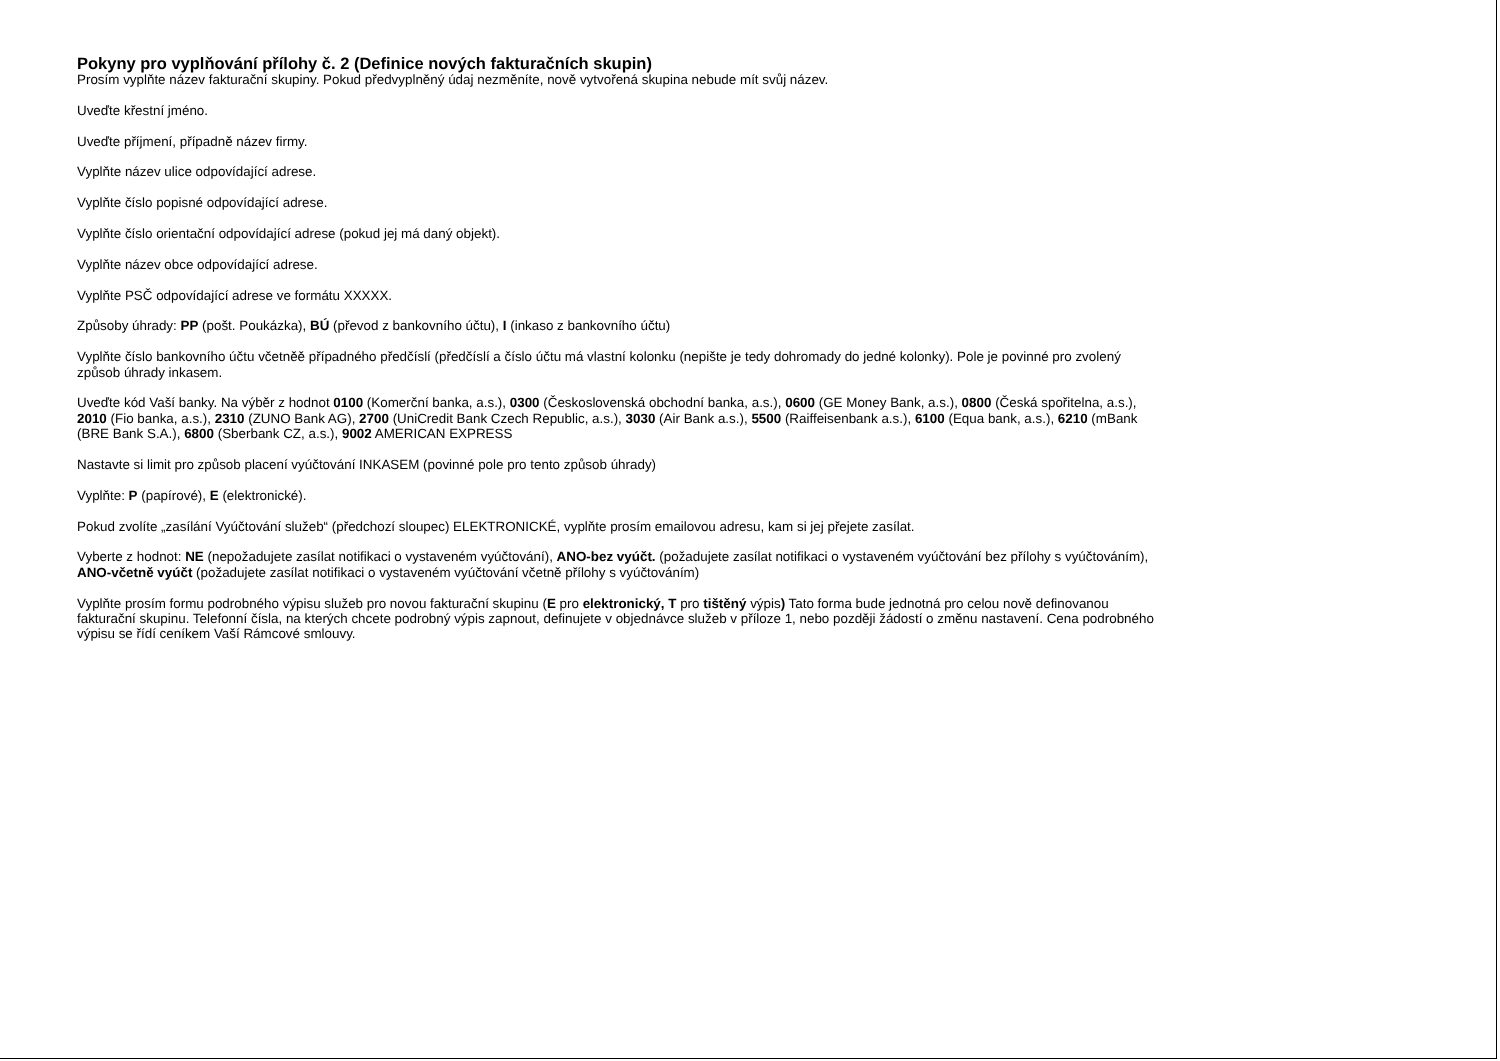Pokyny pro vyplňování přílohy č. 2 (Definice nových fakturačních skupin)
Prosím vyplňte název fakturační skupiny. Pokud předvyplněný údaj nezměníte, nově vytvořená skupina nebude mít svůj název.
Uveďte křestní jméno.
Uveďte příjmení, případně název firmy.
Vyplňte název ulice odpovídající adrese.
Vyplňte číslo popisné odpovídající adrese.
Vyplňte číslo orientační odpovídající adrese (pokud jej má daný objekt).
Vyplňte název obce odpovídající adrese.
Vyplňte PSČ odpovídající adrese ve formátu XXXXX.
Způsoby úhrady: PP (pošt. Poukázka), BÚ (převod z bankovního účtu), I (inkaso z bankovního účtu)
Vyplňte číslo bankovního účtu včetněě případného předčíslí (předčíslí a číslo účtu má vlastní kolonku (nepište je tedy dohromady do jedné kolonky). Pole je povinné pro zvolený způsob úhrady inkasem.
Uveďte kód Vaší banky. Na výběr z hodnot 0100 (Komerční banka, a.s.), 0300 (Československá obchodní banka, a.s.), 0600 (GE Money Bank, a.s.), 0800 (Česká spořitelna, a.s.), 2010 (Fio banka, a.s.), 2310 (ZUNO Bank AG), 2700 (UniCredit Bank Czech Republic, a.s.), 3030 (Air Bank a.s.), 5500 (Raiffeisenbank a.s.), 6100 (Equa bank, a.s.), 6210 (mBank (BRE Bank S.A.), 6800 (Sberbank CZ, a.s.), 9002 AMERICAN EXPRESS
Nastavte si limit pro způsob placení vyúčtování INKASEM (povinné pole pro tento způsob úhrady)
Vyplňte: P (papírové), E (elektronické).
Pokud zvolíte „zasílání Vyúčtování služeb“ (předchozí sloupec) ELEKTRONICKÉ, vyplňte prosím emailovou adresu, kam si jej přejete zasílat.
Vyberte z hodnot: NE (nepožadujete zasílat notifikaci o vystaveném vyúčtování), ANO-bez vyúčt. (požadujete zasílat notifikaci o vystaveném vyúčtování bez přílohy s vyúčtováním), ANO-včetně vyúčt (požadujete zasílat notifikaci o vystaveném vyúčtování včetně přílohy s vyúčtováním)
Vyplňte prosím formu podrobného výpisu služeb pro novou fakturační skupinu (E pro elektronický, T pro tištěný výpis) Tato forma bude jednotná pro celou nově definovanou fakturační skupinu. Telefonní čísla, na kterých chcete podrobný výpis zapnout, definujete v objednávce služeb v příloze 1, nebo později žádostí o změnu nastavení. Cena podrobného výpisu se řídí ceníkem Vaší Rámcové smlouvy.